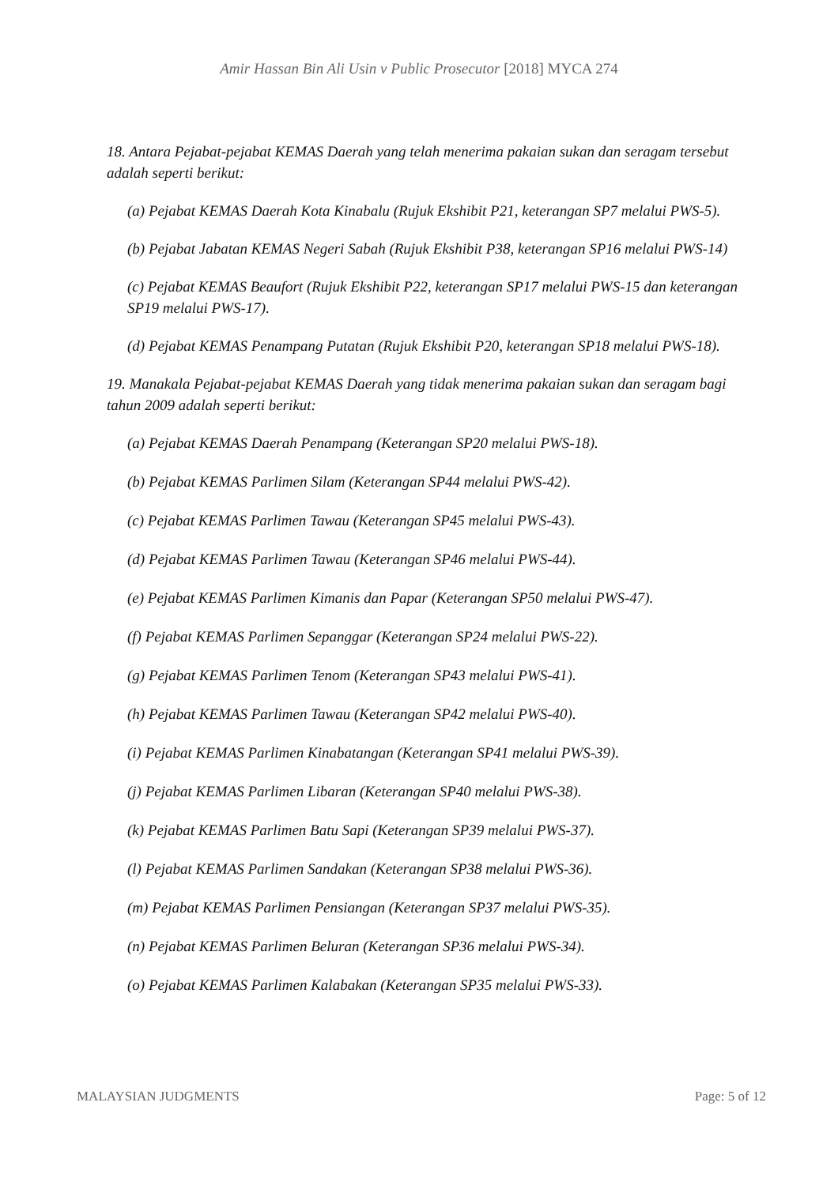Amir Hassan Bin Ali Usin v Public Prosecutor [2018] MYCA 274
18. Antara Pejabat-pejabat KEMAS Daerah yang telah menerima pakaian sukan dan seragam tersebut adalah seperti berikut:
(a) Pejabat KEMAS Daerah Kota Kinabalu (Rujuk Ekshibit P21, keterangan SP7 melalui PWS-5).
(b) Pejabat Jabatan KEMAS Negeri Sabah (Rujuk Ekshibit P38, keterangan SP16 melalui PWS-14)
(c) Pejabat KEMAS Beaufort (Rujuk Ekshibit P22, keterangan SP17 melalui PWS-15 dan keterangan SP19 melalui PWS-17).
(d) Pejabat KEMAS Penampang Putatan (Rujuk Ekshibit P20, keterangan SP18 melalui PWS-18).
19. Manakala Pejabat-pejabat KEMAS Daerah yang tidak menerima pakaian sukan dan seragam bagi tahun 2009 adalah seperti berikut:
(a) Pejabat KEMAS Daerah Penampang (Keterangan SP20 melalui PWS-18).
(b) Pejabat KEMAS Parlimen Silam (Keterangan SP44 melalui PWS-42).
(c) Pejabat KEMAS Parlimen Tawau (Keterangan SP45 melalui PWS-43).
(d) Pejabat KEMAS Parlimen Tawau (Keterangan SP46 melalui PWS-44).
(e) Pejabat KEMAS Parlimen Kimanis dan Papar (Keterangan SP50 melalui PWS-47).
(f) Pejabat KEMAS Parlimen Sepanggar (Keterangan SP24 melalui PWS-22).
(g) Pejabat KEMAS Parlimen Tenom (Keterangan SP43 melalui PWS-41).
(h) Pejabat KEMAS Parlimen Tawau (Keterangan SP42 melalui PWS-40).
(i) Pejabat KEMAS Parlimen Kinabatangan (Keterangan SP41 melalui PWS-39).
(j) Pejabat KEMAS Parlimen Libaran (Keterangan SP40 melalui PWS-38).
(k) Pejabat KEMAS Parlimen Batu Sapi (Keterangan SP39 melalui PWS-37).
(l) Pejabat KEMAS Parlimen Sandakan (Keterangan SP38 melalui PWS-36).
(m) Pejabat KEMAS Parlimen Pensiangan (Keterangan SP37 melalui PWS-35).
(n) Pejabat KEMAS Parlimen Beluran (Keterangan SP36 melalui PWS-34).
(o) Pejabat KEMAS Parlimen Kalabakan (Keterangan SP35 melalui PWS-33).
MALAYSIAN JUDGMENTS Page: 5 of 12